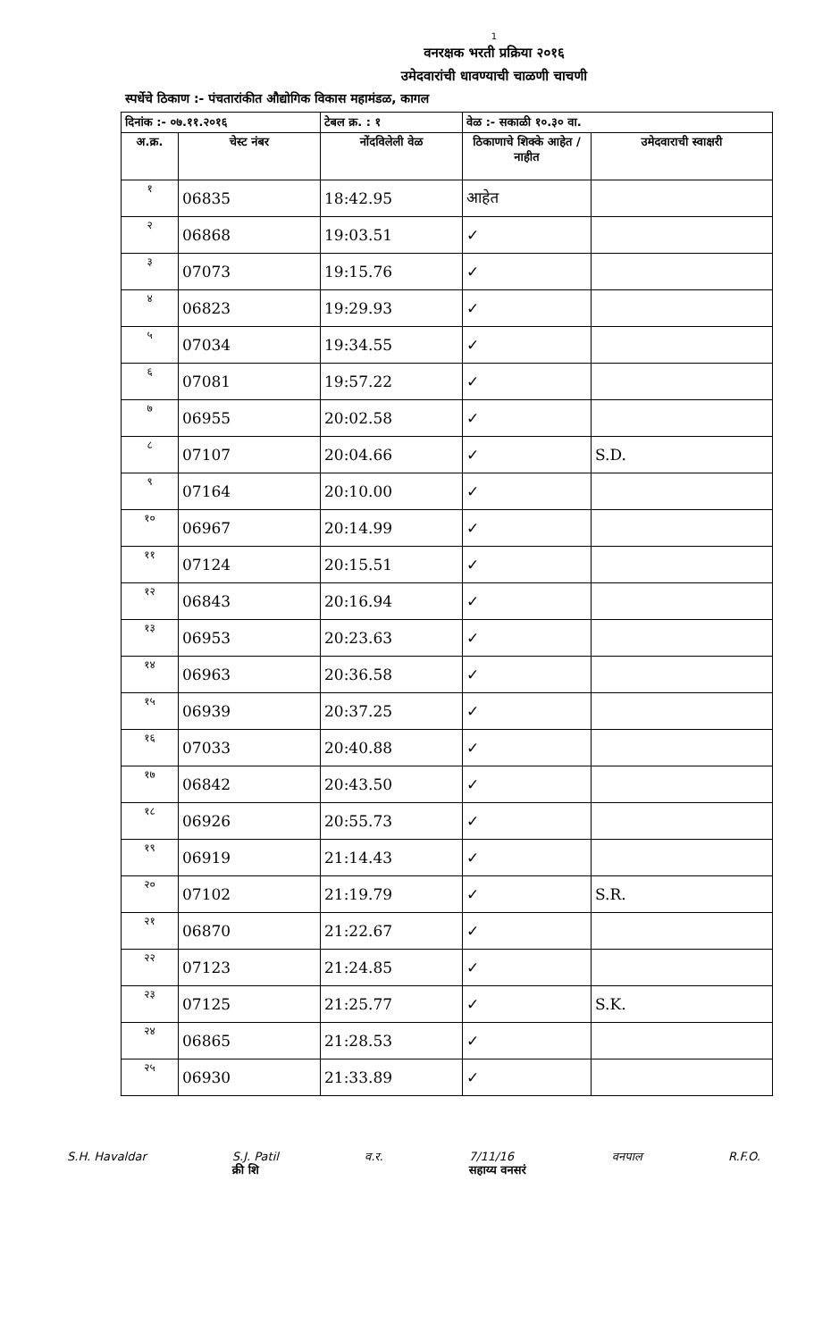1
वनरक्षक भरती प्रक्रिया २०१६
उमेदवारांची धावण्याची चाळणी चाचणी
स्पर्धेचे ठिकाण :- पंचतारांकीत औद्योगिक विकास महामंडळ, कागल
| दिनांक :- ०७.११.२०१६ | | टेबल क्र. : १ | वेळ :- सकाळी १०.३० वा. | |
| अ.क्र. | चेस्ट नंबर | नोंदविलेली वेळ | ठिकाणाचे शिक्के आहेत / नाहीत | उमेदवाराची स्वाक्षरी |
| १ | 06835 | 18:42.95 | आहेत | |
| २ | 06868 | 19:03.51 | ✓ | |
| ३ | 07073 | 19:15.76 | ✓ | |
| ४ | 06823 | 19:29.93 | ✓ | |
| ५ | 07034 | 19:34.55 | ✓ | |
| ६ | 07081 | 19:57.22 | ✓ | |
| ७ | 06955 | 20:02.58 | ✓ | |
| ८ | 07107 | 20:04.66 | ✓ | S.D. |
| ९ | 07164 | 20:10.00 | ✓ | |
| १० | 06967 | 20:14.99 | ✓ | |
| ११ | 07124 | 20:15.51 | ✓ | |
| १२ | 06843 | 20:16.94 | ✓ | |
| १३ | 06953 | 20:23.63 | ✓ | |
| १४ | 06963 | 20:36.58 | ✓ | |
| १५ | 06939 | 20:37.25 | ✓ | |
| १६ | 07033 | 20:40.88 | ✓ | |
| १७ | 06842 | 20:43.50 | ✓ | |
| १८ | 06926 | 20:55.73 | ✓ | |
| १९ | 06919 | 21:14.43 | ✓ | |
| २० | 07102 | 21:19.79 | ✓ | S.R. |
| २१ | 06870 | 21:22.67 | ✓ | |
| २२ | 07123 | 21:24.85 | ✓ | |
| २३ | 07125 | 21:25.77 | ✓ | S.K. |
| २४ | 06865 | 21:28.53 | ✓ | |
| २५ | 06930 | 21:33.89 | ✓ | |
S.H. Havaldar S.J. Patil
क्री शि
व.र. 7/11/16
सहाय्य वनसरं
वनपाल R.F.O.